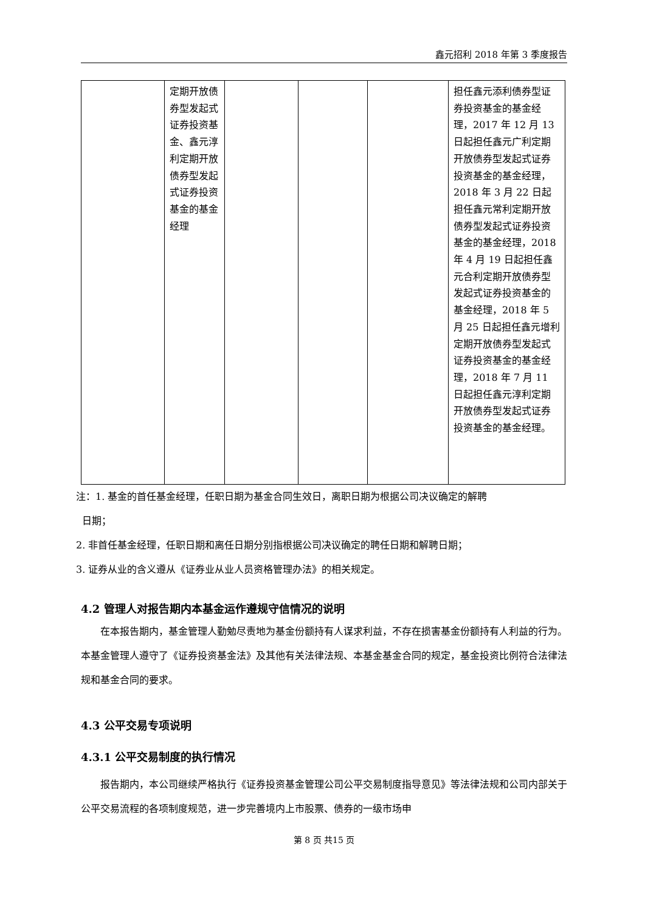鑫元招利 2018 年第 3 季度报告
| | 定期开放债券型发起式证券投资基金、鑫元淳利定期开放债券型发起式证券投资基金的基金经理 | | | | 担任鑫元添利债券型证券投资基金的基金经理，2017 年 12 月 13 日起担任鑫元广利定期开放债券型发起式证券投资基金的基金经理，2018 年 3 月 22 日起担任鑫元常利定期开放债券型发起式证券投资基金的基金经理，2018 年 4 月 19 日起担任鑫元合利定期开放债券型发起式证券投资基金的基金经理，2018 年 5 月 25 日起担任鑫元增利定期开放债券型发起式证券投资基金的基金经理，2018 年 7 月 11 日起担任鑫元淳利定期开放债券型发起式证券投资基金的基金经理。 |
注：1. 基金的首任基金经理，任职日期为基金合同生效日，离职日期为根据公司决议确定的解聘
日期；
2. 非首任基金经理，任职日期和离任日期分别指根据公司决议确定的聘任日期和解聘日期；
3. 证券从业的含义遵从《证券业从业人员资格管理办法》的相关规定。
4.2 管理人对报告期内本基金运作遵规守信情况的说明
在本报告期内，基金管理人勤勉尽责地为基金份额持有人谋求利益，不存在损害基金份额持有人利益的行为。本基金管理人遵守了《证券投资基金法》及其他有关法律法规、本基金基金合同的规定，基金投资比例符合法律法规和基金合同的要求。
4.3 公平交易专项说明
4.3.1 公平交易制度的执行情况
报告期内，本公司继续严格执行《证券投资基金管理公司公平交易制度指导意见》等法律法规和公司内部关于公平交易流程的各项制度规范，进一步完善境内上市股票、债券的一级市场申
第 8 页 共15 页